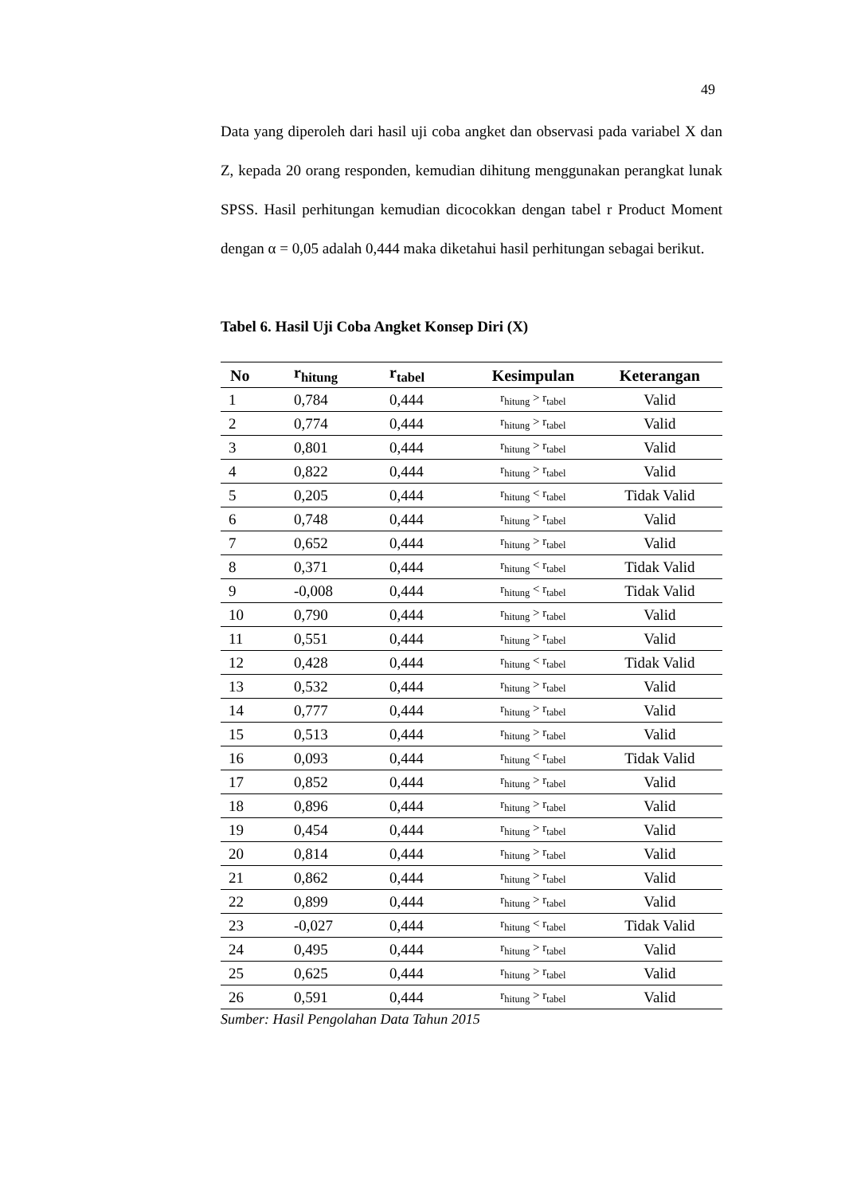49
Data yang diperoleh dari hasil uji coba angket dan observasi pada variabel X dan Z, kepada 20 orang responden, kemudian dihitung menggunakan perangkat lunak SPSS. Hasil perhitungan kemudian dicocokkan dengan tabel r Product Moment dengan α = 0,05 adalah 0,444 maka diketahui hasil perhitungan sebagai berikut.
Tabel 6. Hasil Uji Coba Angket Konsep Diri (X)
| No | r<sub>hitung</sub> | r<sub>tabel</sub> | Kesimpulan | Keterangan |
| --- | --- | --- | --- | --- |
| 1 | 0,784 | 0,444 | r<sub>hitung</sub> > r<sub>tabel</sub> | Valid |
| 2 | 0,774 | 0,444 | r<sub>hitung</sub> > r<sub>tabel</sub> | Valid |
| 3 | 0,801 | 0,444 | r<sub>hitung</sub> > r<sub>tabel</sub> | Valid |
| 4 | 0,822 | 0,444 | r<sub>hitung</sub> > r<sub>tabel</sub> | Valid |
| 5 | 0,205 | 0,444 | r<sub>hitung</sub> < r<sub>tabel</sub> | Tidak Valid |
| 6 | 0,748 | 0,444 | r<sub>hitung</sub> > r<sub>tabel</sub> | Valid |
| 7 | 0,652 | 0,444 | r<sub>hitung</sub> > r<sub>tabel</sub> | Valid |
| 8 | 0,371 | 0,444 | r<sub>hitung</sub> < r<sub>tabel</sub> | Tidak Valid |
| 9 | -0,008 | 0,444 | r<sub>hitung</sub> < r<sub>tabel</sub> | Tidak Valid |
| 10 | 0,790 | 0,444 | r<sub>hitung</sub> > r<sub>tabel</sub> | Valid |
| 11 | 0,551 | 0,444 | r<sub>hitung</sub> > r<sub>tabel</sub> | Valid |
| 12 | 0,428 | 0,444 | r<sub>hitung</sub> < r<sub>tabel</sub> | Tidak Valid |
| 13 | 0,532 | 0,444 | r<sub>hitung</sub> > r<sub>tabel</sub> | Valid |
| 14 | 0,777 | 0,444 | r<sub>hitung</sub> > r<sub>tabel</sub> | Valid |
| 15 | 0,513 | 0,444 | r<sub>hitung</sub> > r<sub>tabel</sub> | Valid |
| 16 | 0,093 | 0,444 | r<sub>hitung</sub> < r<sub>tabel</sub> | Tidak Valid |
| 17 | 0,852 | 0,444 | r<sub>hitung</sub> > r<sub>tabel</sub> | Valid |
| 18 | 0,896 | 0,444 | r<sub>hitung</sub> > r<sub>tabel</sub> | Valid |
| 19 | 0,454 | 0,444 | r<sub>hitung</sub> > r<sub>tabel</sub> | Valid |
| 20 | 0,814 | 0,444 | r<sub>hitung</sub> > r<sub>tabel</sub> | Valid |
| 21 | 0,862 | 0,444 | r<sub>hitung</sub> > r<sub>tabel</sub> | Valid |
| 22 | 0,899 | 0,444 | r<sub>hitung</sub> > r<sub>tabel</sub> | Valid |
| 23 | -0,027 | 0,444 | r<sub>hitung</sub> < r<sub>tabel</sub> | Tidak Valid |
| 24 | 0,495 | 0,444 | r<sub>hitung</sub> > r<sub>tabel</sub> | Valid |
| 25 | 0,625 | 0,444 | r<sub>hitung</sub> > r<sub>tabel</sub> | Valid |
| 26 | 0,591 | 0,444 | r<sub>hitung</sub> > r<sub>tabel</sub> | Valid |
Sumber: Hasil Pengolahan Data Tahun 2015